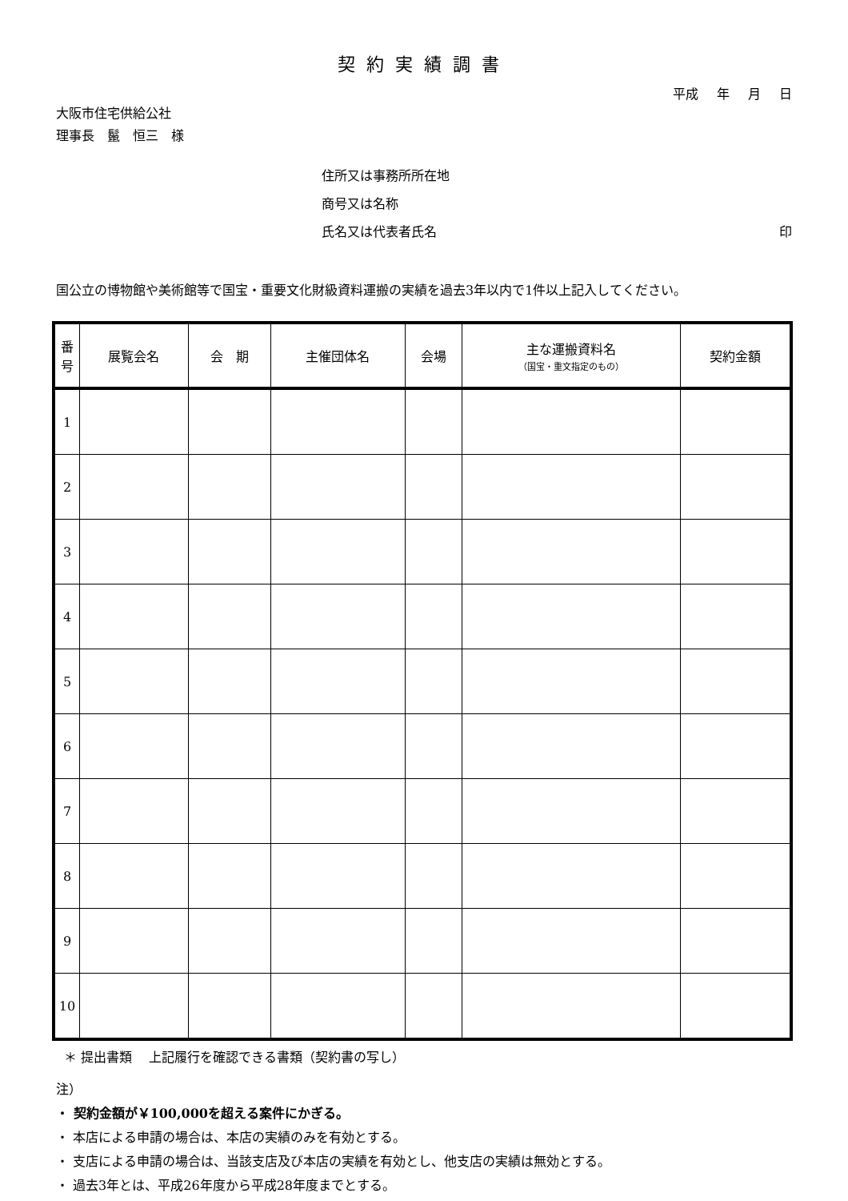契約実績調書
平成 年 月 日
大阪市住宅供給公社
理事長　鬣　恒三　様
住所又は事務所所在地
商号又は名称
氏名又は代表者氏名 印
国公立の博物館や美術館等で国宝・重要文化財級資料運搬の実績を過去3年以内で1件以上記入してください。
| 番号 | 展覧会名 | 会 期 | 主催団体名 | 会場 | 主な運搬資料名 （国宝・重文指定のもの） | 契約金額 |
| --- | --- | --- | --- | --- | --- | --- |
| 1 | | | | | | |
| 2 | | | | | | |
| 3 | | | | | | |
| 4 | | | | | | |
| 5 | | | | | | |
| 6 | | | | | | |
| 7 | | | | | | |
| 8 | | | | | | |
| 9 | | | | | | |
| 10 | | | | | | |
＊ 提出書類　 上記履行を確認できる書類（契約書の写し）
注）
・ 契約金額が￥100,000を超える案件にかぎる。
・ 本店による申請の場合は、本店の実績のみを有効とする。
・ 支店による申請の場合は、当該支店及び本店の実績を有効とし、他支店の実績は無効とする。
・ 過去3年とは、平成26年度から平成28年度までとする。